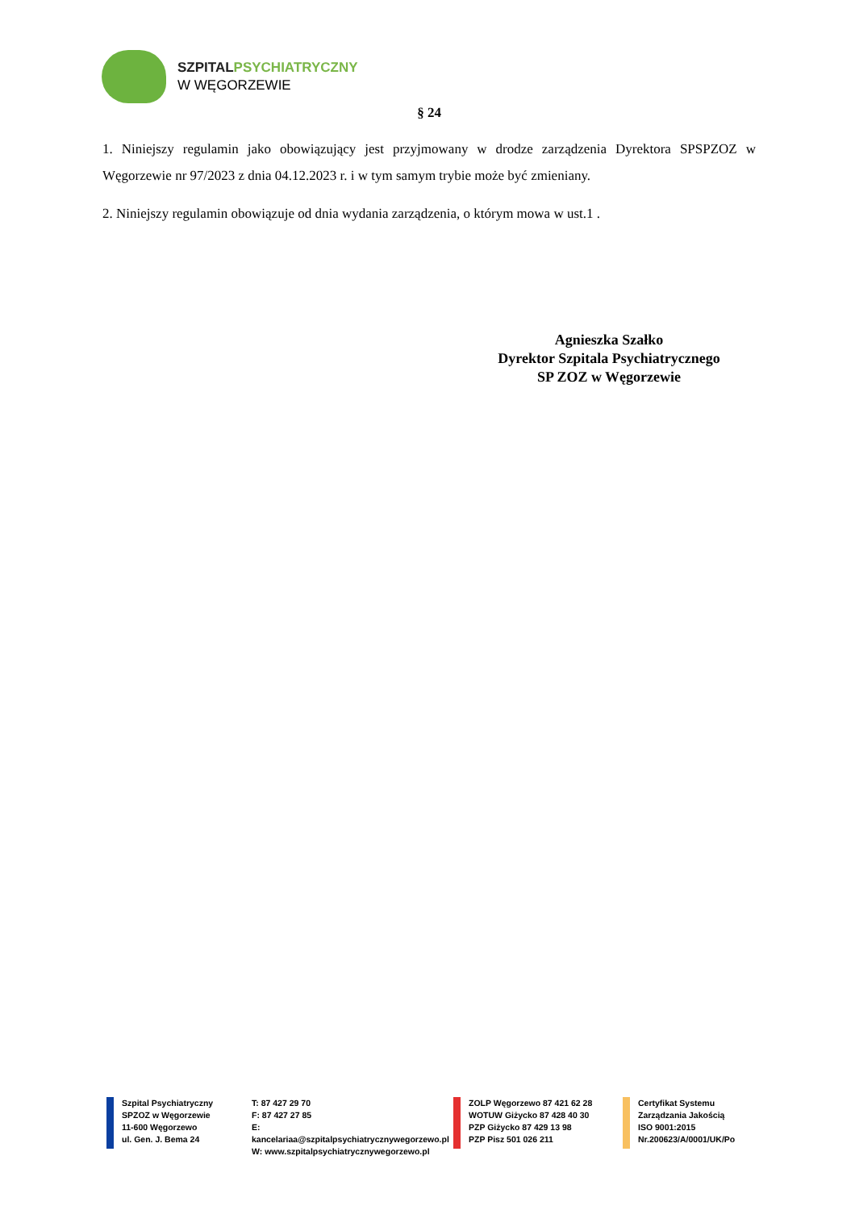SZPITAL PSYCHIATRYCZNY
W WĘGORZEWIE
§ 24
1. Niniejszy regulamin jako obowiązujący jest przyjmowany w drodze zarządzenia Dyrektora SPSPZOZ w Węgorzewie nr 97/2023 z dnia 04.12.2023 r. i w tym samym trybie może być zmieniany.
2. Niniejszy regulamin obowiązuje od dnia wydania zarządzenia, o którym mowa w ust.1 .
Agnieszka Szałko
Dyrektor Szpitala Psychiatrycznego
SP ZOZ w Węgorzewie
Szpital Psychiatryczny
SPZOZ w Węgorzewie
11-600 Węgorzewo
ul. Gen. J. Bema 24
T: 87 427 29 70
F: 87 427 27 85
E: kancelariaa@szpitalpsychiatrycznywegorzewo.pl
W: www.szpitalpsychiatrycznywegorzewo.pl
ZOLP Węgorzewo 87 421 62 28
WOTUW Giżycko 87 428 40 30
PZP Giżycko 87 429 13 98
PZP Pisz 501 026 211
Certyfikat Systemu
Zarządzania Jakością
ISO 9001:2015
Nr.200623/A/0001/UK/Po